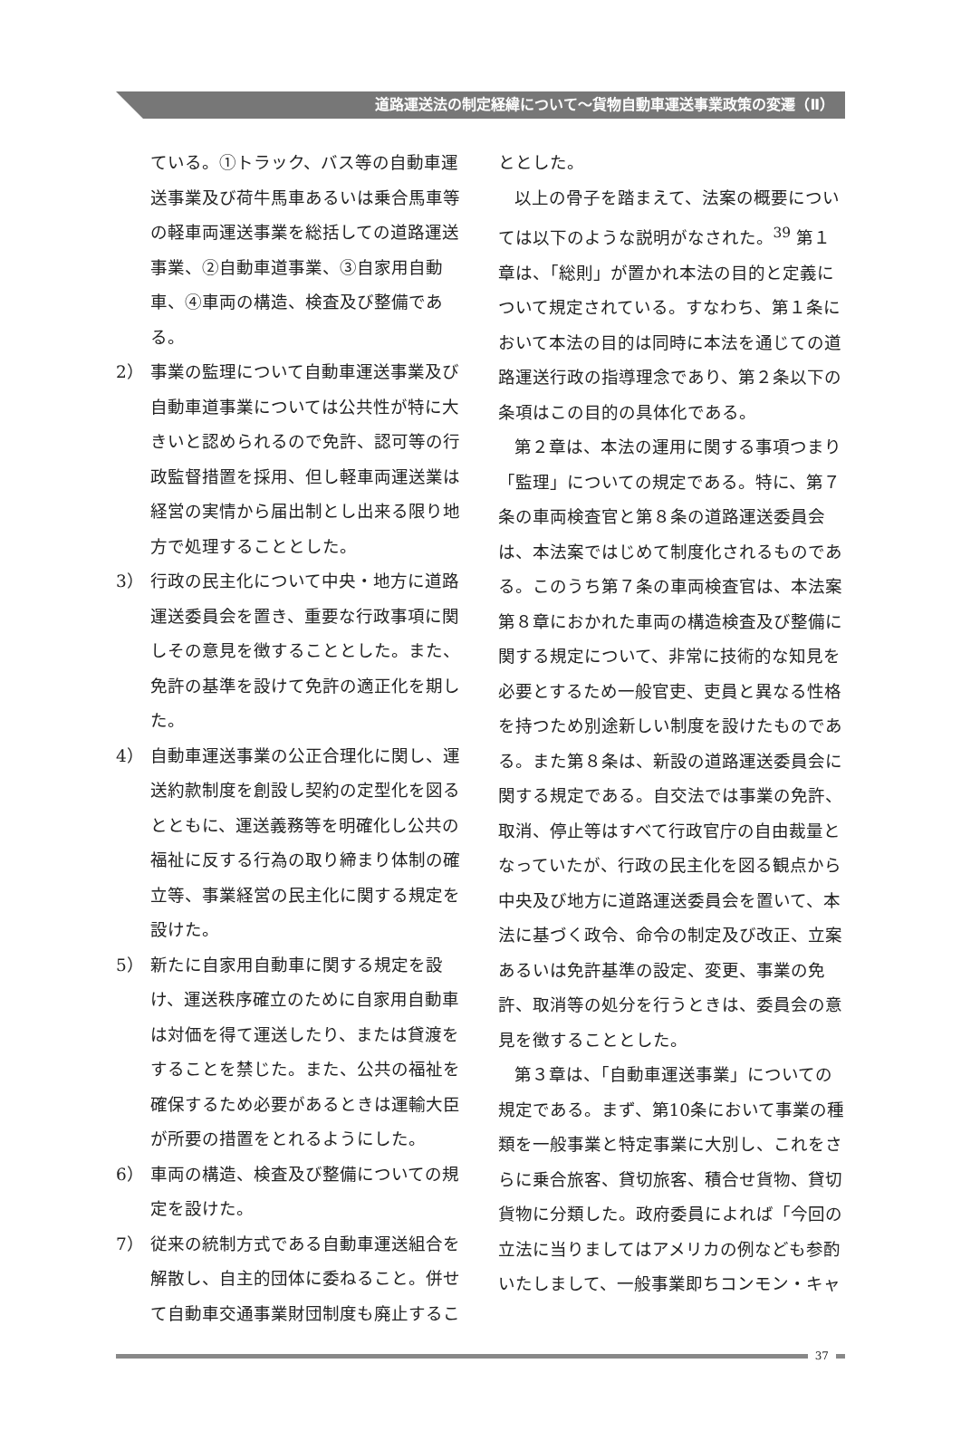道路運送法の制定経緯について～貨物自動車運送事業政策の変遷（Ⅱ）
ている。①トラック、バス等の自動車運送事業及び荷牛馬車あるいは乗合馬車等の軽車両運送事業を総括しての道路運送事業、②自動車道事業、③自家用自動車、④車両の構造、検査及び整備である。
2） 事業の監理について自動車運送事業及び自動車道事業については公共性が特に大きいと認められるので免許、認可等の行政監督措置を採用、但し軽車両運送業は経営の実情から届出制とし出来る限り地方で処理することとした。
3） 行政の民主化について中央・地方に道路運送委員会を置き、重要な行政事項に関しその意見を徴することとした。また、免許の基準を設けて免許の適正化を期した。
4） 自動車運送事業の公正合理化に関し、運送約款制度を創設し契約の定型化を図るとともに、運送義務等を明確化し公共の福祉に反する行為の取り締まり体制の確立等、事業経営の民主化に関する規定を設けた。
5） 新たに自家用自動車に関する規定を設け、運送秩序確立のために自家用自動車は対価を得て運送したり、または貸渡をすることを禁じた。また、公共の福祉を確保するため必要があるときは運輸大臣が所要の措置をとれるようにした。
6） 車両の構造、検査及び整備についての規定を設けた。
7） 従来の統制方式である自動車運送組合を解散し、自主的団体に委ねること。併せて自動車交通事業財団制度も廃止するこ
ととした。
以上の骨子を踏まえて、法案の概要については以下のような説明がなされた。<sup>39</sup> 第１章は、「総則」が置かれ本法の目的と定義について規定されている。すなわち、第１条において本法の目的は同時に本法を通じての道路運送行政の指導理念であり、第２条以下の条項はこの目的の具体化である。
第２章は、本法の運用に関する事項つまり「監理」についての規定である。特に、第７条の車両検査官と第８条の道路運送委員会は、本法案ではじめて制度化されるものである。このうち第７条の車両検査官は、本法案第８章におかれた車両の構造検査及び整備に関する規定について、非常に技術的な知見を必要とするため一般官吏、吏員と異なる性格を持つため別途新しい制度を設けたものである。また第８条は、新設の道路運送委員会に関する規定である。自交法では事業の免許、取消、停止等はすべて行政官庁の自由裁量となっていたが、行政の民主化を図る観点から中央及び地方に道路運送委員会を置いて、本法に基づく政令、命令の制定及び改正、立案あるいは免許基準の設定、変更、事業の免許、取消等の処分を行うときは、委員会の意見を徴することとした。
第３章は、「自動車運送事業」についての規定である。まず、第10条において事業の種類を一般事業と特定事業に大別し、これをさらに乗合旅客、貸切旅客、積合せ貨物、貸切貨物に分類した。政府委員によれば「今回の立法に当りましてはアメリカの例なども参酌いたしまして、一般事業即ちコンモン・キャ
37